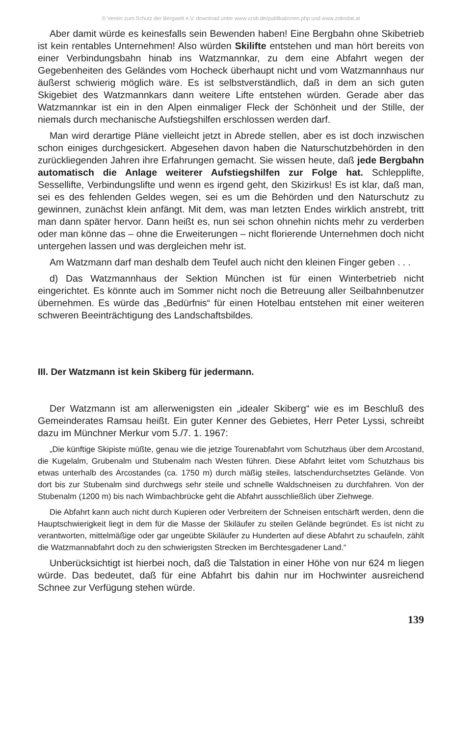© Verein zum Schutz der Bergwelt e.V. download unter www.vzsb.de/publikationen.php und www.zobodat.at
Aber damit würde es keinesfalls sein Bewenden haben! Eine Bergbahn ohne Skibetrieb ist kein rentables Unternehmen! Also würden Skilifte entstehen und man hört bereits von einer Verbindungsbahn hinab ins Watzmannkar, zu dem eine Abfahrt wegen der Gegebenheiten des Geländes vom Hocheck überhaupt nicht und vom Watzmannhaus nur äußerst schwierig möglich wäre. Es ist selbstverständlich, daß in dem an sich guten Skigebiet des Watzmannkars dann weitere Lifte entstehen würden. Gerade aber das Watzmannkar ist ein in den Alpen einmaliger Fleck der Schönheit und der Stille, der niemals durch mechanische Aufstiegshilfen erschlossen werden darf.
Man wird derartige Pläne vielleicht jetzt in Abrede stellen, aber es ist doch inzwischen schon einiges durchgesickert. Abgesehen davon haben die Naturschutzbehörden in den zurückliegenden Jahren ihre Erfahrungen gemacht. Sie wissen heute, daß jede Bergbahn automatisch die Anlage weiterer Aufstiegshilfen zur Folge hat. Schlepplifte, Sessellifte, Verbindungslifte und wenn es irgend geht, den Skizirkus! Es ist klar, daß man, sei es des fehlenden Geldes wegen, sei es um die Behörden und den Naturschutz zu gewinnen, zunächst klein anfängt. Mit dem, was man letzten Endes wirklich anstrebt, tritt man dann später hervor. Dann heißt es, nun sei schon ohnehin nichts mehr zu verderben oder man könne das – ohne die Erweiterungen – nicht florierende Unternehmen doch nicht untergehen lassen und was dergleichen mehr ist.
Am Watzmann darf man deshalb dem Teufel auch nicht den kleinen Finger geben . . .
d) Das Watzmannhaus der Sektion München ist für einen Winterbetrieb nicht eingerichtet. Es könnte auch im Sommer nicht noch die Betreuung aller Seilbahnbenutzer übernehmen. Es würde das „Bedürfnis“ für einen Hotelbau entstehen mit einer weiteren schweren Beeinträchtigung des Landschaftsbildes.
III. Der Watzmann ist kein Skiberg für jedermann.
Der Watzmann ist am allerwenigsten ein „idealer Skiberg“ wie es im Beschluß des Gemeinderates Ramsau heißt. Ein guter Kenner des Gebietes, Herr Peter Lyssi, schreibt dazu im Münchner Merkur vom 5./7. 1. 1967:
„Die künftige Skipiste müßte, genau wie die jetzige Tourenabfahrt vom Schutzhaus über dem Arcostand, die Kugelalm, Grubenalm und Stubenalm nach Westen führen. Diese Abfahrt leitet vom Schutzhaus bis etwas unterhalb des Arcostandes (ca. 1750 m) durch mäßig steiles, latschendurchsetztes Gelände. Von dort bis zur Stubenalm sind durchwegs sehr steile und schnelle Waldschneisen zu durchfahren. Von der Stubenalm (1200 m) bis nach Wimbachbrücke geht die Abfahrt ausschließlich über Ziehwege.
Die Abfahrt kann auch nicht durch Kupieren oder Verbreitern der Schneisen entschärft werden, denn die Hauptschwierigkeit liegt in dem für die Masse der Skiläufer zu steilen Gelände begründet. Es ist nicht zu verantworten, mittelmäßige oder gar ungeübte Skiläufer zu Hunderten auf diese Abfahrt zu schaufeln, zählt die Watzmannabfahrt doch zu den schwierigsten Strecken im Berchtesgadener Land.“
Unberücksichtigt ist hierbei noch, daß die Talstation in einer Höhe von nur 624 m liegen würde. Das bedeutet, daß für eine Abfahrt bis dahin nur im Hochwinter ausreichend Schnee zur Verfügung stehen würde.
139